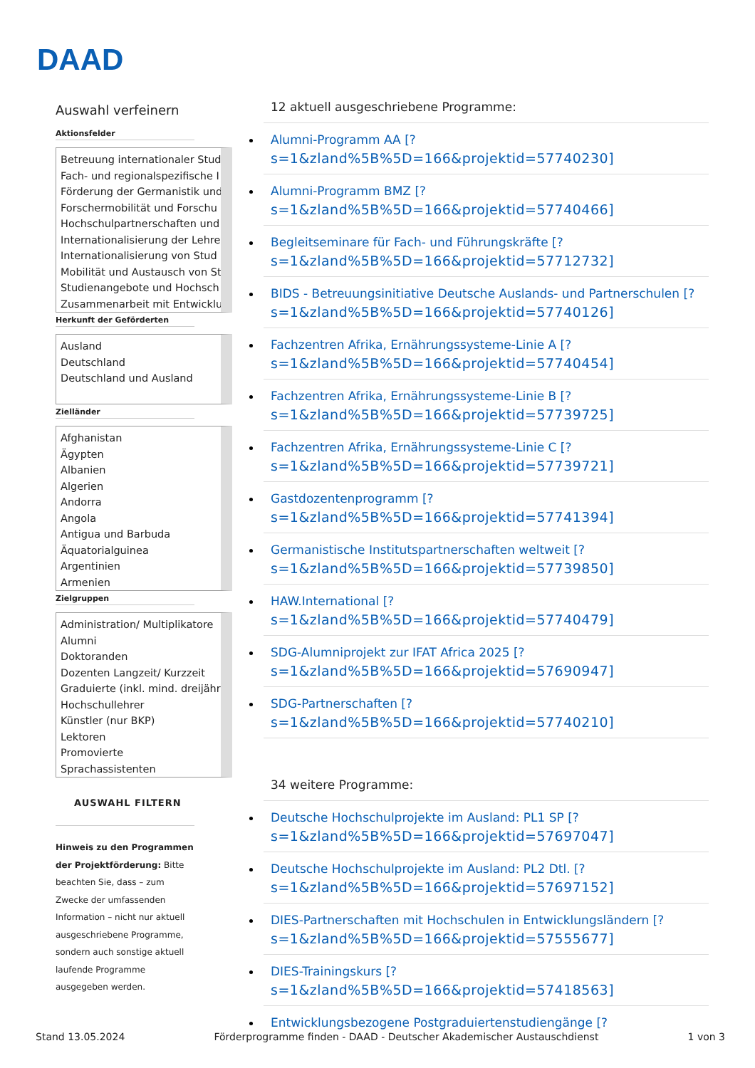DAAD
Auswahl verfeinern
Aktionsfelder
Betreuung internationaler Stud
Fach- und regionalspezifische I
Förderung der Germanistik und
Forschermobilität und Forschu
Hochschulpartnerschaften und
Internationalisierung der Lehre
Internationalisierung von Stud
Mobilität und Austausch von St
Studienangebote und Hochsch
Zusammenarbeit mit Entwicklu
Herkunft der Geförderten
Ausland
Deutschland
Deutschland und Ausland
Zielländer
Afghanistan
Ägypten
Albanien
Algerien
Andorra
Angola
Antigua und Barbuda
Äquatorialguinea
Argentinien
Armenien
Zielgruppen
Administration/ Multiplikatore
Alumni
Doktoranden
Dozenten Langzeit/ Kurzzeit
Graduierte (inkl. mind. dreijähr
Hochschullehrer
Künstler (nur BKP)
Lektoren
Promovierte
Sprachassistenten
AUSWAHL FILTERN
Hinweis zu den Programmen der Projektförderung: Bitte beachten Sie, dass – zum Zwecke der umfassenden Information – nicht nur aktuell ausgeschriebene Programme, sondern auch sonstige aktuell laufende Programme ausgegeben werden.
12 aktuell ausgeschriebene Programme:
Alumni-Programm AA [?
s=1&zland%5B%5D=166&projektid=57740230]
Alumni-Programm BMZ [?
s=1&zland%5B%5D=166&projektid=57740466]
Begleitseminare für Fach- und Führungskräfte [?
s=1&zland%5B%5D=166&projektid=57712732]
BIDS - Betreuungsinitiative Deutsche Auslands- und Partnerschulen [?
s=1&zland%5B%5D=166&projektid=57740126]
Fachzentren Afrika, Ernährungssysteme-Linie A [?
s=1&zland%5B%5D=166&projektid=57740454]
Fachzentren Afrika, Ernährungssysteme-Linie B [?
s=1&zland%5B%5D=166&projektid=57739725]
Fachzentren Afrika, Ernährungssysteme-Linie C [?
s=1&zland%5B%5D=166&projektid=57739721]
Gastdozentenprogramm [?
s=1&zland%5B%5D=166&projektid=57741394]
Germanistische Institutspartnerschaften weltweit [?
s=1&zland%5B%5D=166&projektid=57739850]
HAW.International [?
s=1&zland%5B%5D=166&projektid=57740479]
SDG-Alumniprojekt zur IFAT Africa 2025 [?
s=1&zland%5B%5D=166&projektid=57690947]
SDG-Partnerschaften [?
s=1&zland%5B%5D=166&projektid=57740210]
34 weitere Programme:
Deutsche Hochschulprojekte im Ausland: PL1 SP [?
s=1&zland%5B%5D=166&projektid=57697047]
Deutsche Hochschulprojekte im Ausland: PL2 Dtl. [?
s=1&zland%5B%5D=166&projektid=57697152]
DIES-Partnerschaften mit Hochschulen in Entwicklungsländern [?
s=1&zland%5B%5D=166&projektid=57555677]
DIES-Trainingskurs [?
s=1&zland%5B%5D=166&projektid=57418563]
Entwicklungsbezogene Postgraduiertenstudiengänge [?
Stand 13.05.2024 Förderprogramme finden - DAAD - Deutscher Akademischer Austauschdienst 1 von 3